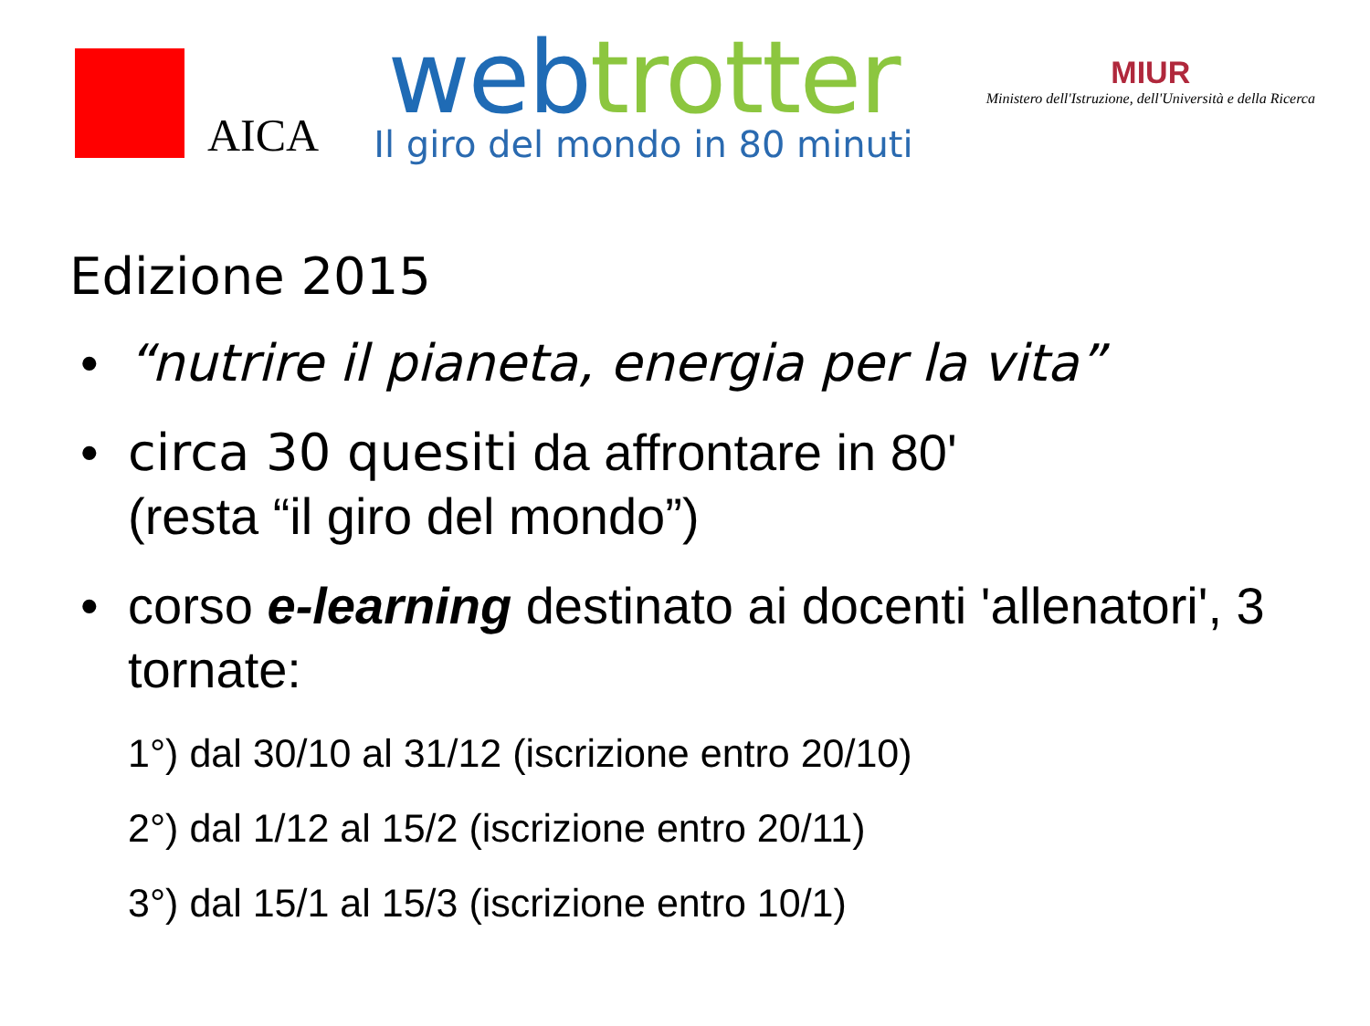AICA
web trotter
Il giro del mondo in 80 minuti
MIUR
Ministero dell'Istruzione, dell'Università e della Ricerca
Edizione 2015
• “nutrire il pianeta, energia per la vita”
• circa 30 quesiti da affrontare in 80'
(resta “il giro del mondo”)
• corso e-learning destinato ai docenti 'allenatori', 3 tornate:
1°) dal 30/10 al 31/12 (iscrizione entro 20/10)
2°) dal 1/12 al 15/2 (iscrizione entro 20/11)
3°) dal 15/1 al 15/3 (iscrizione entro 10/1)